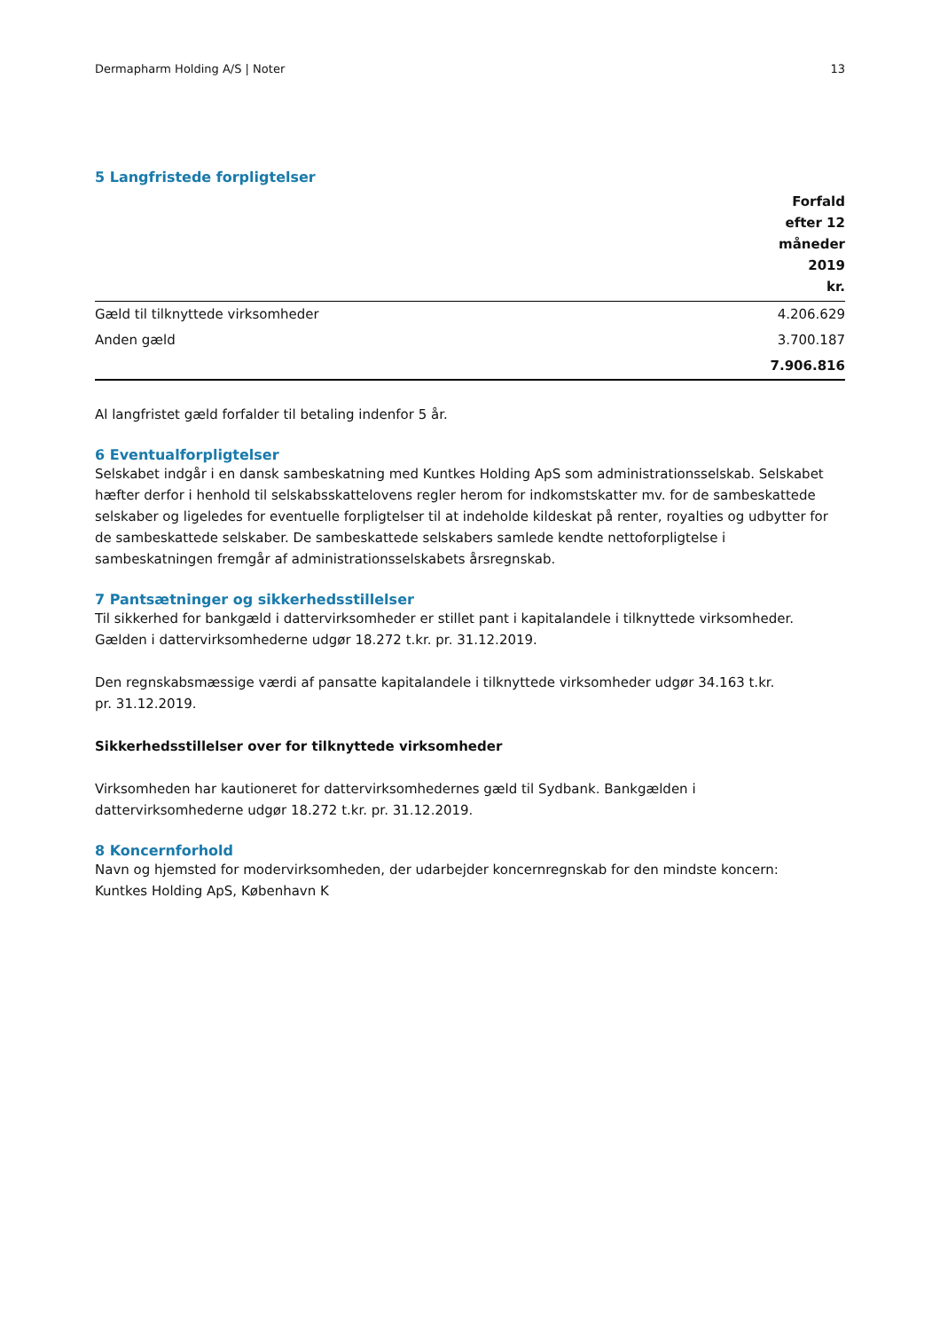Dermapharm Holding A/S | Noter 13
5 Langfristede forpligtelser
| | Forfald efter 12 måneder 2019 kr. |
| --- | --- |
| Gæld til tilknyttede virksomheder | 4.206.629 |
| Anden gæld | 3.700.187 |
| | 7.906.816 |
Al langfristet gæld forfalder til betaling indenfor 5 år.
6 Eventualforpligtelser
Selskabet indgår i en dansk sambeskatning med Kuntkes Holding ApS som administrationsselskab. Selskabet hæfter derfor i henhold til selskabsskattelovens regler herom for indkomstskatter mv. for de sambeskattede selskaber og ligeledes for eventuelle forpligtelser til at indeholde kildeskat på renter, royalties og udbytter for de sambeskattede selskaber. De sambeskattede selskabers samlede kendte nettoforpligtelse i sambeskatningen fremgår af administrationsselskabets årsregnskab.
7 Pantsætninger og sikkerhedsstillelser
Til sikkerhed for bankgæld i dattervirksomheder er stillet pant i kapitalandele i tilknyttede virksomheder.
Gælden i dattervirksomhederne udgør 18.272 t.kr. pr. 31.12.2019.
Den regnskabsmæssige værdi af pansatte kapitalandele i tilknyttede virksomheder udgør 34.163 t.kr.
pr. 31.12.2019.
Sikkerhedsstillelser over for tilknyttede virksomheder
Virksomheden har kautioneret for dattervirksomhedernes gæld til Sydbank. Bankgælden i
dattervirksomhederne udgør 18.272 t.kr. pr. 31.12.2019.
8 Koncernforhold
Navn og hjemsted for modervirksomheden, der udarbejder koncernregnskab for den mindste koncern:
Kuntkes Holding ApS, København K